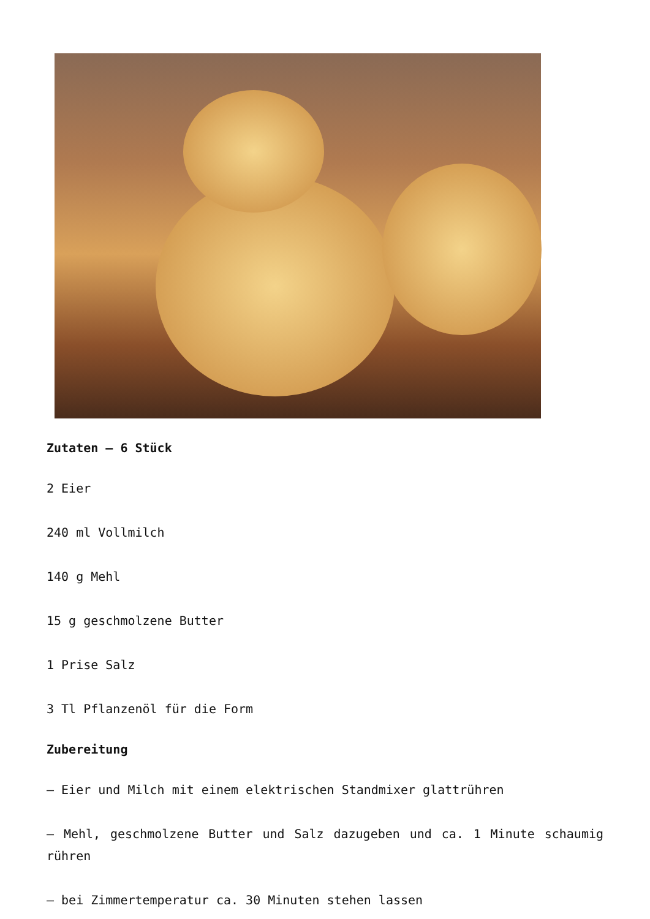Zutaten – 6 Stück
2 Eier
240 ml Vollmilch
140 g Mehl
15 g geschmolzene Butter
1 Prise Salz
3 Tl Pflanzenöl für die Form
Zubereitung
– Eier und Milch mit einem elektrischen Standmixer glattrühren
– Mehl, geschmolzene Butter und Salz dazugeben und ca. 1 Minute schaumig rühren
– bei Zimmertemperatur ca. 30 Minuten stehen lassen